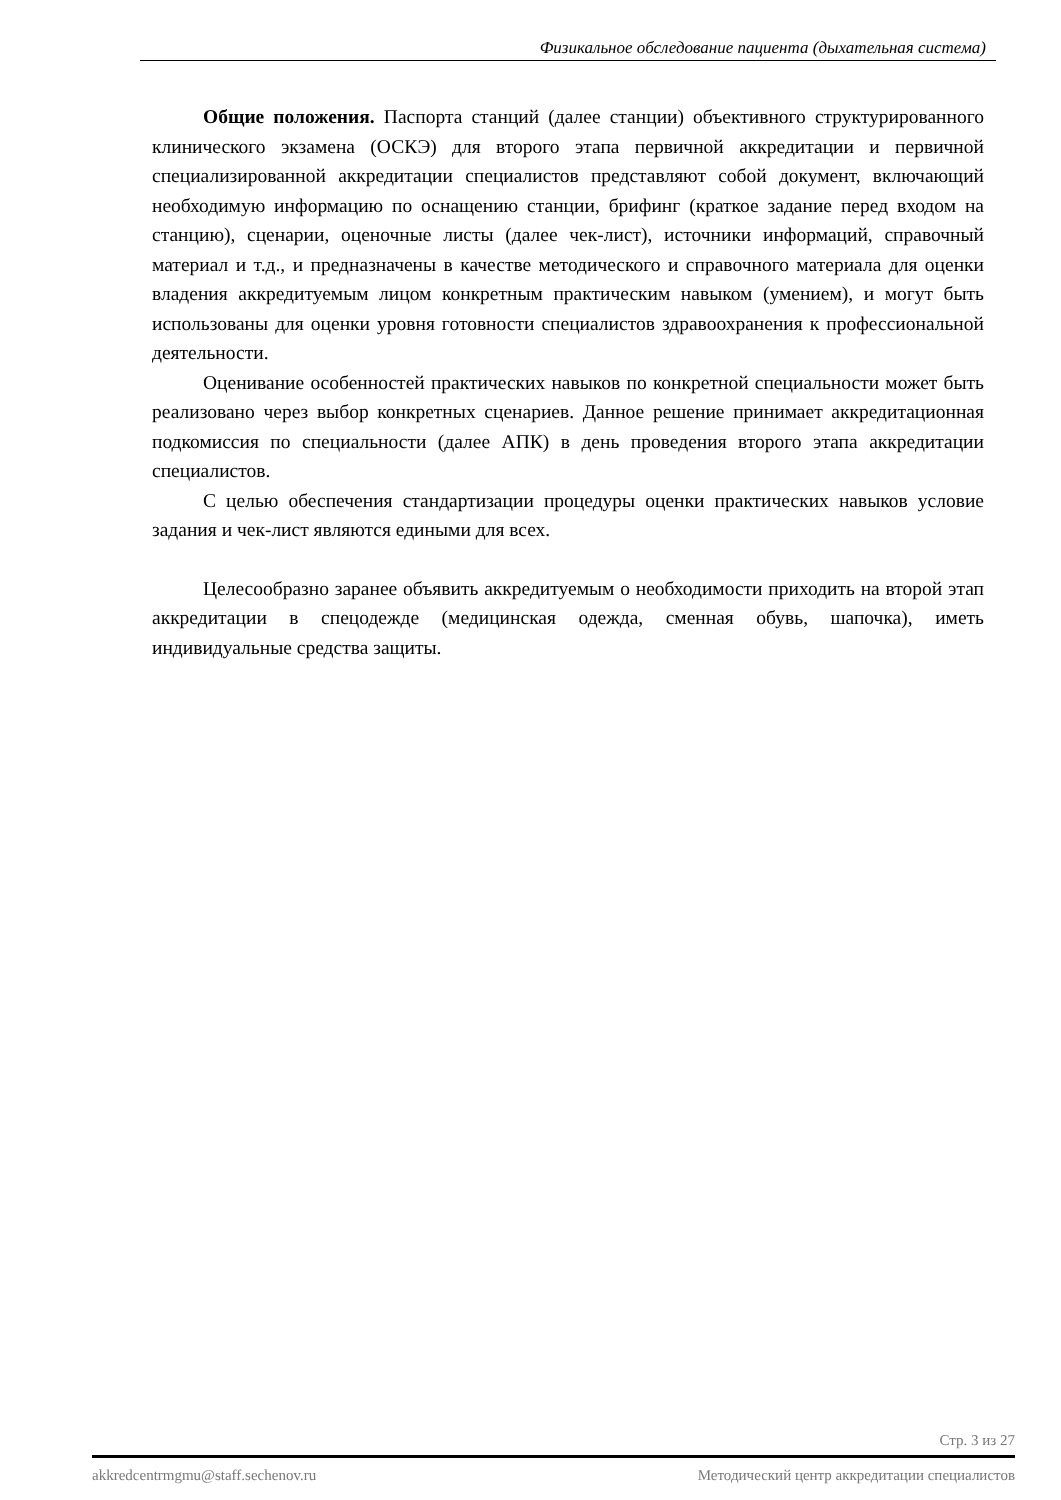Физикальное обследование пациента (дыхательная система)
Общие положения. Паспорта станций (далее станции) объективного структурированного клинического экзамена (ОСКЭ) для второго этапа первичной аккредитации и первичной специализированной аккредитации специалистов представляют собой документ, включающий необходимую информацию по оснащению станции, брифинг (краткое задание перед входом на станцию), сценарии, оценочные листы (далее чек-лист), источники информаций, справочный материал и т.д., и предназначены в качестве методического и справочного материала для оценки владения аккредитуемым лицом конкретным практическим навыком (умением), и могут быть использованы для оценки уровня готовности специалистов здравоохранения к профессиональной деятельности.
Оценивание особенностей практических навыков по конкретной специальности может быть реализовано через выбор конкретных сценариев. Данное решение принимает аккредитационная подкомиссия по специальности (далее АПК) в день проведения второго этапа аккредитации специалистов.
С целью обеспечения стандартизации процедуры оценки практических навыков условие задания и чек-лист являются едиными для всех.
Целесообразно заранее объявить аккредитуемым о необходимости приходить на второй этап аккредитации в спецодежде (медицинская одежда, сменная обувь, шапочка), иметь индивидуальные средства защиты.
Стр. 3 из 27
akkredcentrmgmu@staff.sechenov.ru Методический центр аккредитации специалистов